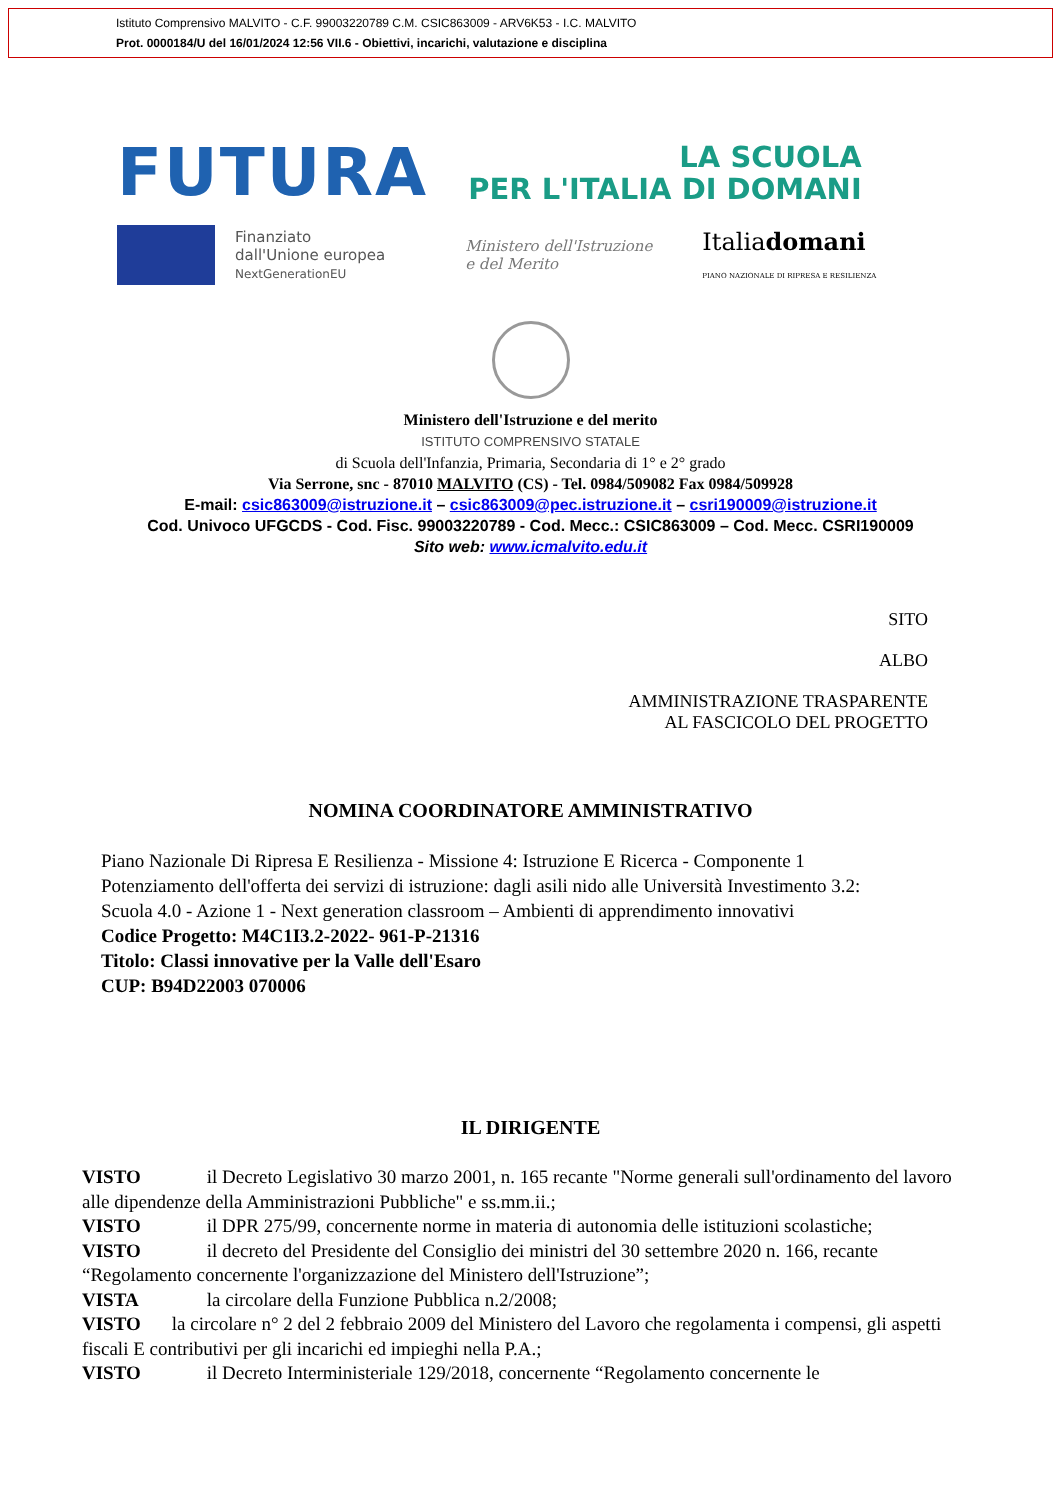Istituto Comprensivo MALVITO - C.F. 99003220789 C.M. CSIC863009 - ARV6K53 - I.C. MALVITO
Prot. 0000184/U del 16/01/2024 12:56 VII.6 - Obiettivi, incarichi, valutazione e disciplina
FUTURA LA SCUOLA
PER L'ITALIA DI DOMANI
Finanziato
dall'Unione europea
NextGenerationEU
Ministero dell'Istruzione
e del Merito
Italiadomani
PIANO NAZIONALE DI RIPRESA E RESILIENZA
Ministero dell'Istruzione e del merito
ISTITUTO COMPRENSIVO STATALE
di Scuola dell'Infanzia, Primaria, Secondaria di 1° e 2° grado
Via Serrone, snc - 87010 MALVITO (CS) - Tel. 0984/509082 Fax 0984/509928
E-mail: csic863009@istruzione.it – csic863009@pec.istruzione.it – csri190009@istruzione.it
Cod. Univoco UFGCDS - Cod. Fisc. 99003220789 - Cod. Mecc.: CSIC863009 – Cod. Mecc. CSRI190009
Sito web: www.icmalvito.edu.it
SITO
ALBO
AMMINISTRAZIONE TRASPARENTE
AL FASCICOLO DEL PROGETTO
NOMINA COORDINATORE AMMINISTRATIVO
Piano Nazionale Di Ripresa E Resilienza - Missione 4: Istruzione E Ricerca - Componente 1
Potenziamento dell'offerta dei servizi di istruzione: dagli asili nido alle Università Investimento 3.2:
Scuola 4.0 - Azione 1 - Next generation classroom – Ambienti di apprendimento innovativi
Codice Progetto: M4C1I3.2-2022- 961-P-21316
Titolo: Classi innovative per la Valle dell'Esaro
CUP: B94D22003 070006
IL DIRIGENTE
VISTO il Decreto Legislativo 30 marzo 2001, n. 165 recante "Norme generali sull'ordinamento del lavoro alle dipendenze della Amministrazioni Pubbliche" e ss.mm.ii.;
VISTO il DPR 275/99, concernente norme in materia di autonomia delle istituzioni scolastiche;
VISTO il decreto del Presidente del Consiglio dei ministri del 30 settembre 2020 n. 166, recante “Regolamento concernente l'organizzazione del Ministero dell'Istruzione”;
VISTA la circolare della Funzione Pubblica n.2/2008;
VISTO la circolare n° 2 del 2 febbraio 2009 del Ministero del Lavoro che regolamenta i compensi, gli aspetti fiscali E contributivi per gli incarichi ed impieghi nella P.A.;
VISTO il Decreto Interministeriale 129/2018, concernente “Regolamento concernente le